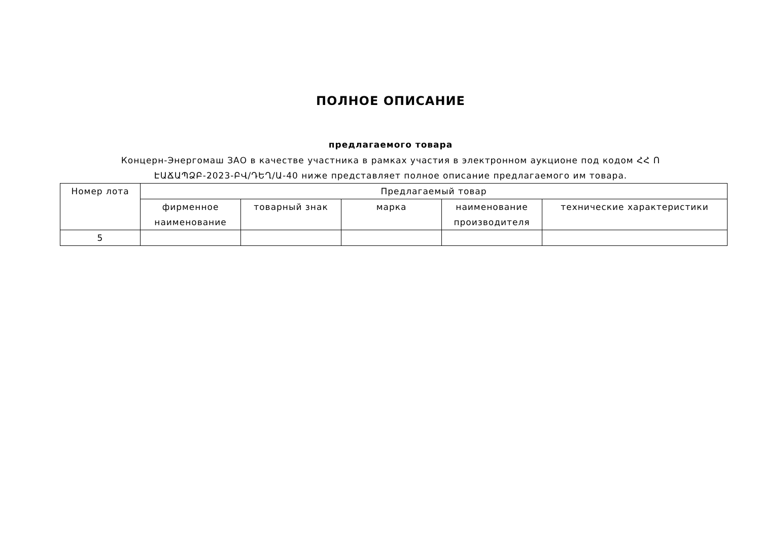ПОЛНОЕ ОПИСАНИЕ
предлагаемого товара
Концерн-Энергомаш ЗАО в качестве участника в рамках участия в электронном аукционе под кодом ՀՀ Ո ԷԱՃԱՊՁԲ-2023-ԲՎ/ԴԵՂ/Ա-40 ниже представляет полное описание предлагаемого им товара.
| Номер лота | Предлагаемый товар | | | | |
| --- | --- | --- | --- | --- | --- |
| | фирменное наименование | товарный знак | марка | наименование производителя | технические характеристики |
| 5 | | | | | |